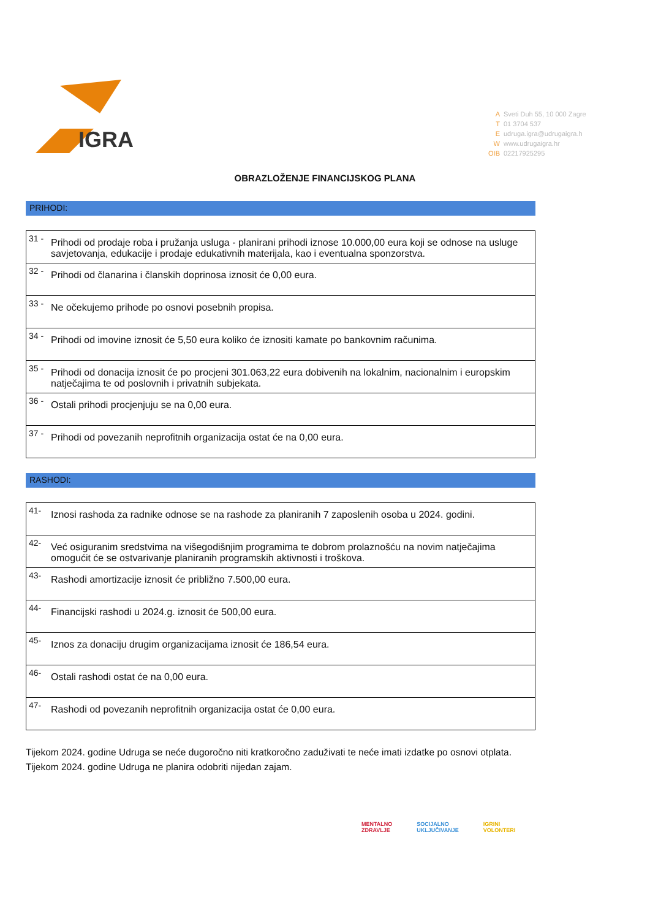IGRA
A Sveti Duh 55, 10 000 Zagre
T 01 3704 537
Eudruga.igra@udrugaigra.h
Wwww.udrugaigra.hr
OIB 02217925295
OBRAZLOŽENJE FINANCIJSKOG PLANA
PRIHODI:
| 31 - | Prihodi od prodaje roba i pružanja usluga - planirani prihodi iznose 10.000,00 eura koji se odnose na usluge savjetovanja, edukacije i prodaje edukativnih materijala, kao i eventualna sponzorstva. |
| 32 - | Prihodi od članarina i članskih doprinosa iznosit će 0,00 eura. |
| 33 - | Ne očekujemo prihode po osnovi posebnih propisa. |
| 34 - | Prihodi od imovine iznosit će 5,50 eura koliko će iznositi kamate po bankovnim računima. |
| 35 - | Prihodi od donacija iznosit će po procjeni 301.063,22 eura dobivenih na lokalnim, nacionalnim i europskim natječajima te od poslovnih i privatnih subjekata. |
| 36 - | Ostali prihodi procjenjuju se na 0,00 eura. |
| 37 - | Prihodi od povezanih neprofitnih organizacija ostat će na 0,00 eura. |
RASHODI:
| 41- | Iznosi rashoda za radnike odnose se na rashode za planiranih 7 zaposlenih osoba u 2024. godini. |
| 42- | Već osiguranim sredstvima na višegodišnjim programima te dobrom prolaznošću na novim natječajima omogućit će se ostvarivanje planiranih programskih aktivnosti i troškova. |
| 43- | Rashodi amortizacije iznosit će približno 7.500,00 eura. |
| 44- | Financijski rashodi u 2024.g. iznosit će 500,00 eura. |
| 45- | Iznos za donaciju drugim organizacijama iznosit će 186,54 eura. |
| 46- | Ostali rashodi ostat će na 0,00 eura. |
| 47- | Rashodi od povezanih neprofitnih organizacija ostat će 0,00 eura. |
Tijekom 2024. godine Udruga se neće dugoročno niti kratkoročno zaduživati te neće imati izdatke po osnovi otplata.
Tijekom 2024. godine Udruga ne planira odobriti nijedan zajam.
MENTALNO
ZDRAVLJE SOCIJALNO
UKLJUČIVANJE IGRINI
VOLONTERI